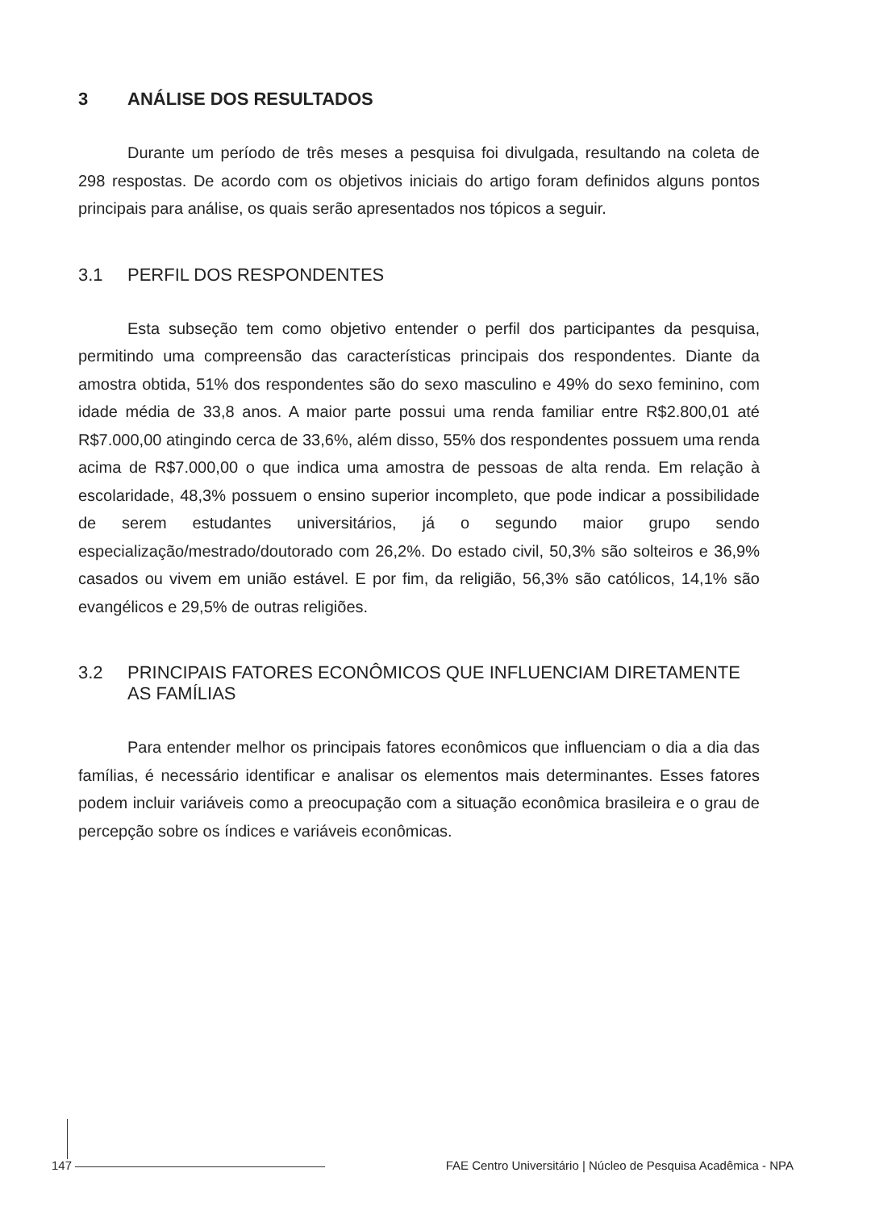3 ANÁLISE DOS RESULTADOS
Durante um período de três meses a pesquisa foi divulgada, resultando na coleta de 298 respostas. De acordo com os objetivos iniciais do artigo foram definidos alguns pontos principais para análise, os quais serão apresentados nos tópicos a seguir.
3.1 PERFIL DOS RESPONDENTES
Esta subseção tem como objetivo entender o perfil dos participantes da pesquisa, permitindo uma compreensão das características principais dos respondentes. Diante da amostra obtida, 51% dos respondentes são do sexo masculino e 49% do sexo feminino, com idade média de 33,8 anos. A maior parte possui uma renda familiar entre R$2.800,01 até R$7.000,00 atingindo cerca de 33,6%, além disso, 55% dos respondentes possuem uma renda acima de R$7.000,00 o que indica uma amostra de pessoas de alta renda. Em relação à escolaridade, 48,3% possuem o ensino superior incompleto, que pode indicar a possibilidade de serem estudantes universitários, já o segundo maior grupo sendo especialização/mestrado/doutorado com 26,2%. Do estado civil, 50,3% são solteiros e 36,9% casados ou vivem em união estável. E por fim, da religião, 56,3% são católicos, 14,1% são evangélicos e 29,5% de outras religiões.
3.2 PRINCIPAIS FATORES ECONÔMICOS QUE INFLUENCIAM DIRETAMENTE AS FAMÍLIAS
Para entender melhor os principais fatores econômicos que influenciam o dia a dia das famílias, é necessário identificar e analisar os elementos mais determinantes. Esses fatores podem incluir variáveis como a preocupação com a situação econômica brasileira e o grau de percepção sobre os índices e variáveis econômicas.
147 FAE Centro Universitário | Núcleo de Pesquisa Acadêmica - NPA